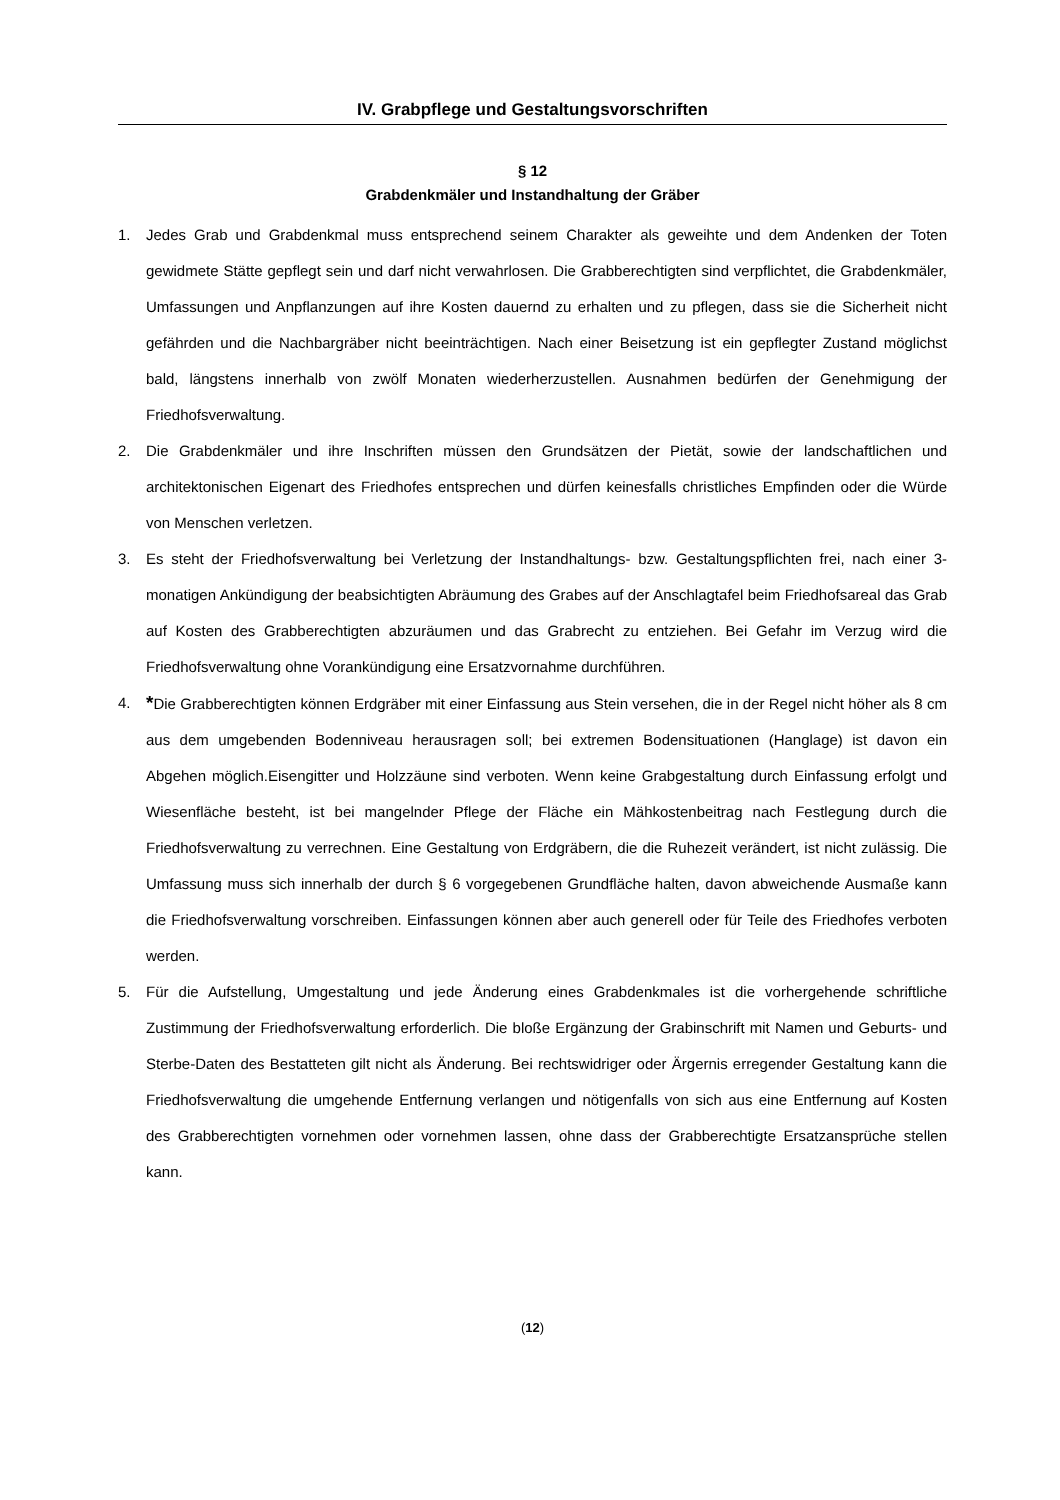IV. Grabpflege und Gestaltungsvorschriften
§ 12
Grabdenkmäler und Instandhaltung der Gräber
1. Jedes Grab und Grabdenkmal muss entsprechend seinem Charakter als geweihte und dem Andenken der Toten gewidmete Stätte gepflegt sein und darf nicht verwahrlosen. Die Grabberechtigten sind verpflichtet, die Grabdenkmäler, Umfassungen und Anpflanzungen auf ihre Kosten dauernd zu erhalten und zu pflegen, dass sie die Sicherheit nicht gefährden und die Nachbargräber nicht beeinträchtigen. Nach einer Beisetzung ist ein gepflegter Zustand möglichst bald, längstens innerhalb von zwölf Monaten wiederherzustellen. Ausnahmen bedürfen der Genehmigung der Friedhofsverwaltung.
2. Die Grabdenkmäler und ihre Inschriften müssen den Grundsätzen der Pietät, sowie der landschaftlichen und architektonischen Eigenart des Friedhofes entsprechen und dürfen keinesfalls christliches Empfinden oder die Würde von Menschen verletzen.
3. Es steht der Friedhofsverwaltung bei Verletzung der Instandhaltungs- bzw. Gestaltungspflichten frei, nach einer 3-monatigen Ankündigung der beabsichtigten Abräumung des Grabes auf der Anschlagtafel beim Friedhofsareal das Grab auf Kosten des Grabberechtigten abzuräumen und das Grabrecht zu entziehen. Bei Gefahr im Verzug wird die Friedhofsverwaltung ohne Vorankündigung eine Ersatzvornahme durchführen.
4. *Die Grabberechtigten können Erdgräber mit einer Einfassung aus Stein versehen, die in der Regel nicht höher als 8 cm aus dem umgebenden Bodenniveau herausragen soll; bei extremen Bodensituationen (Hanglage) ist davon ein Abgehen möglich.Eisengitter und Holzzäune sind verboten. Wenn keine Grabgestaltung durch Einfassung erfolgt und Wiesenfläche besteht, ist bei mangelnder Pflege der Fläche ein Mähkostenbeitrag nach Festlegung durch die Friedhofsverwaltung zu verrechnen. Eine Gestaltung von Erdgräbern, die die Ruhezeit verändert, ist nicht zulässig. Die Umfassung muss sich innerhalb der durch § 6 vorgegebenen Grundfläche halten, davon abweichende Ausmaße kann die Friedhofsverwaltung vorschreiben. Einfassungen können aber auch generell oder für Teile des Friedhofes verboten werden.
5. Für die Aufstellung, Umgestaltung und jede Änderung eines Grabdenkmales ist die vorhergehende schriftliche Zustimmung der Friedhofsverwaltung erforderlich. Die bloße Ergänzung der Grabinschrift mit Namen und Geburts- und Sterbe-Daten des Bestatteten gilt nicht als Änderung. Bei rechtswidriger oder Ärgernis erregender Gestaltung kann die Friedhofsverwaltung die umgehende Entfernung verlangen und nötigenfalls von sich aus eine Entfernung auf Kosten des Grabberechtigten vornehmen oder vornehmen lassen, ohne dass der Grabberechtigte Ersatzansprüche stellen kann.
(12)